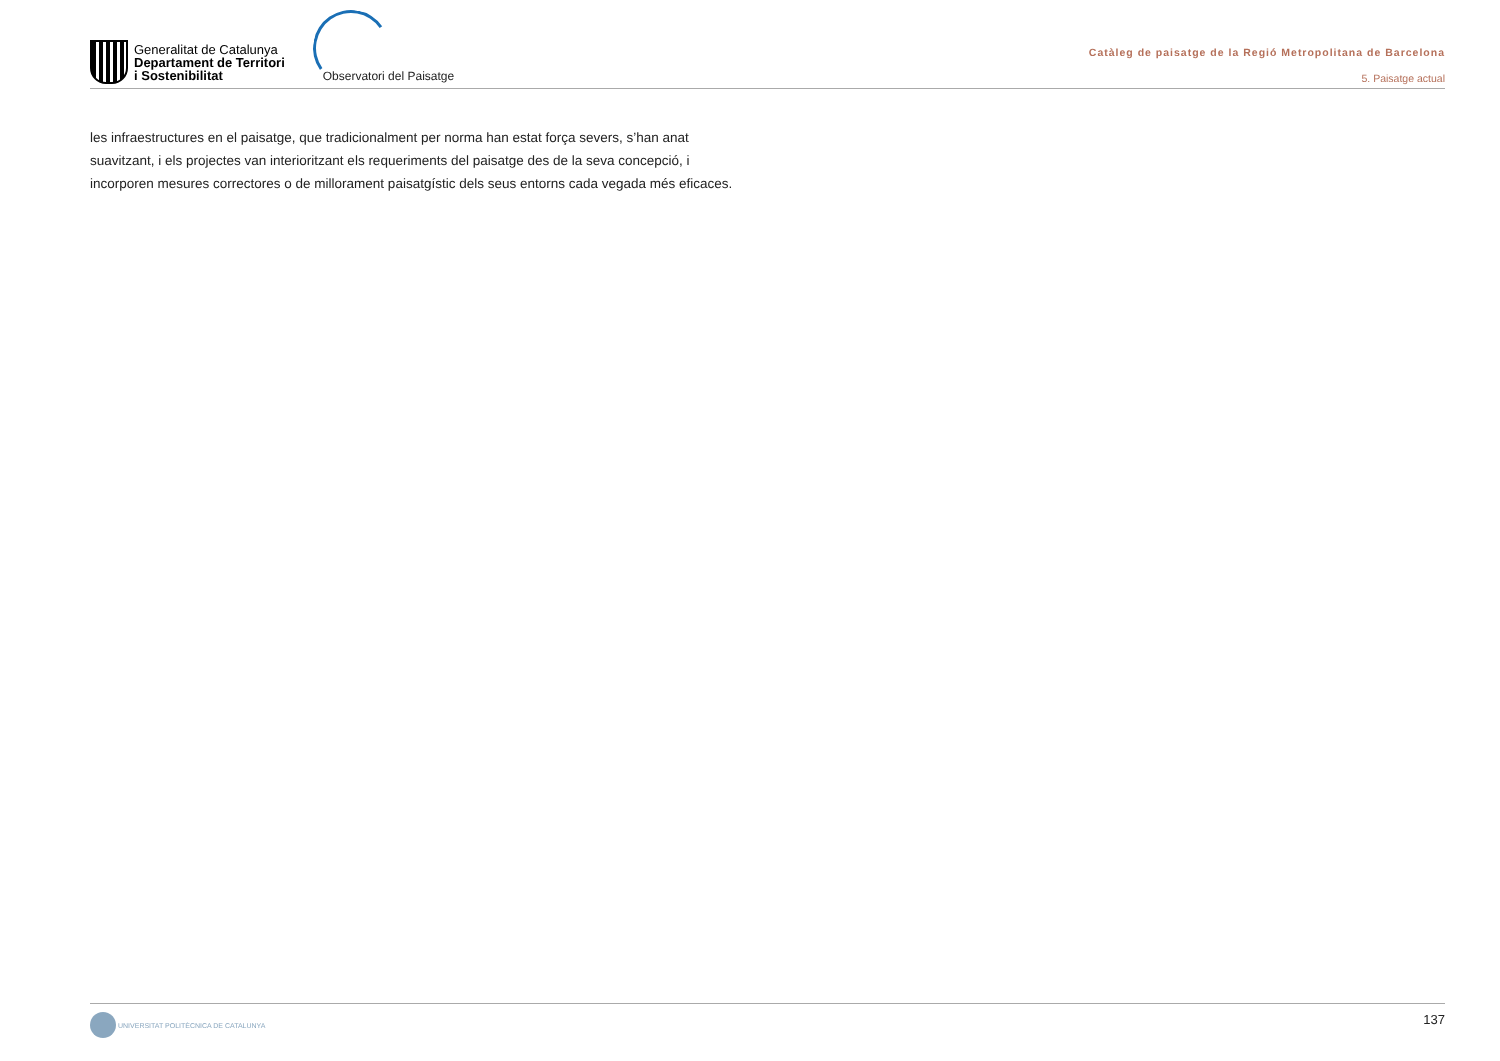Generalitat de Catalunya
Departament de Territori
i Sostenibilitat
Observatori del Paisatge
Catàleg de paisatge de la Regió Metropolitana de Barcelona
5. Paisatge actual
les infraestructures en el paisatge, que tradicionalment per norma han estat força severs, s’han anat suavitzant, i els projectes van interioritzant els requeriments del paisatge des de la seva concepció, i incorporen mesures correctores o de millorament paisatgístic dels seus entorns cada vegada més eficaces.
UNIVERSITAT POLITÈCNICA DE CATALUNYA
137